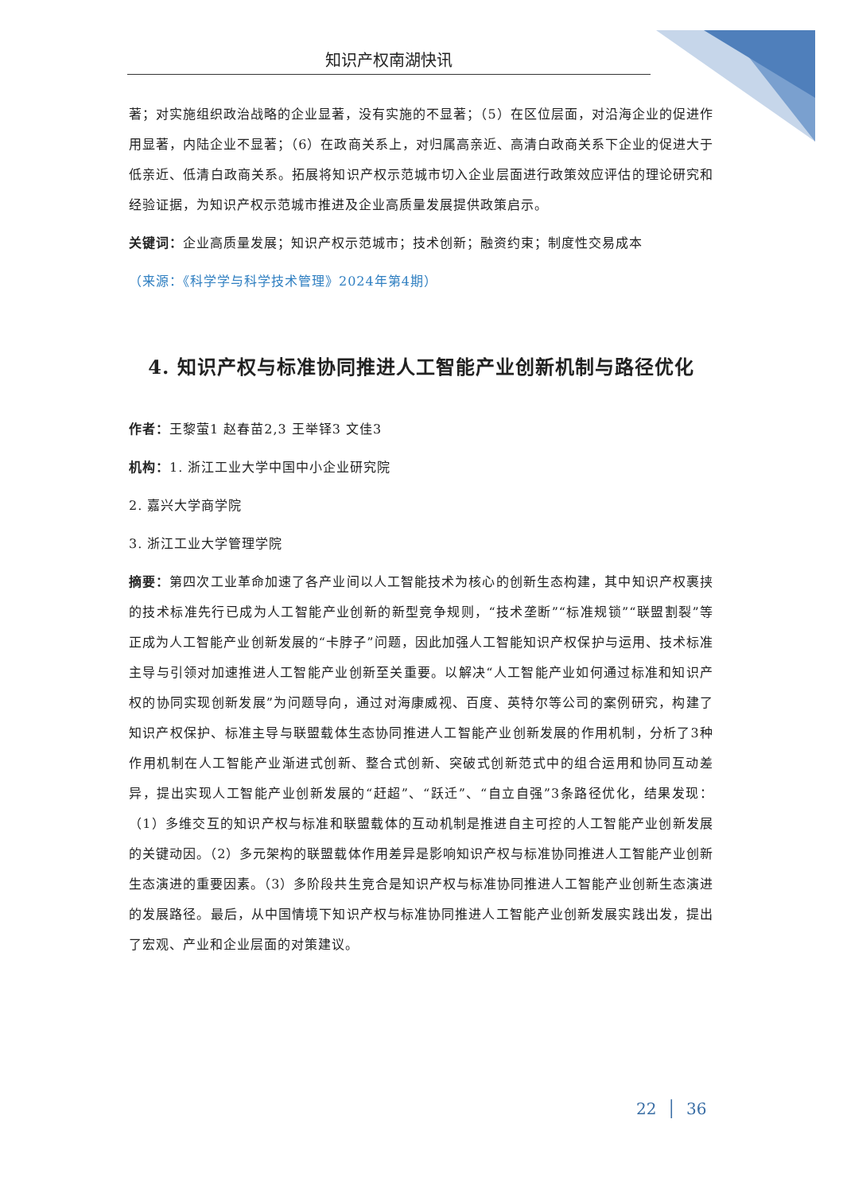知识产权南湖快讯
著；对实施组织政治战略的企业显著，没有实施的不显著；（5）在区位层面，对沿海企业的促进作用显著，内陆企业不显著；（6）在政商关系上，对归属高亲近、高清白政商关系下企业的促进大于低亲近、低清白政商关系。拓展将知识产权示范城市切入企业层面进行政策效应评估的理论研究和经验证据，为知识产权示范城市推进及企业高质量发展提供政策启示。
关键词：企业高质量发展；知识产权示范城市；技术创新；融资约束；制度性交易成本
（来源：《科学学与科学技术管理》2024年第4期）
4. 知识产权与标准协同推进人工智能产业创新机制与路径优化
作者：王黎萤1 赵春苗2,3 王举铎3 文佳3
机构：1. 浙江工业大学中国中小企业研究院
2. 嘉兴大学商学院
3. 浙江工业大学管理学院
摘要：第四次工业革命加速了各产业间以人工智能技术为核心的创新生态构建，其中知识产权裹挟的技术标准先行已成为人工智能产业创新的新型竞争规则，“技术垄断”“标准规锁”“联盟割裂”等正成为人工智能产业创新发展的“卡脖子”问题，因此加强人工智能知识产权保护与运用、技术标准主导与引领对加速推进人工智能产业创新至关重要。以解决“人工智能产业如何通过标准和知识产权的协同实现创新发展”为问题导向，通过对海康威视、百度、英特尔等公司的案例研究，构建了知识产权保护、标准主导与联盟载体生态协同推进人工智能产业创新发展的作用机制，分析了3种作用机制在人工智能产业渐进式创新、整合式创新、突破式创新范式中的组合运用和协同互动差异，提出实现人工智能产业创新发展的“赶超”、“跃迁”、“自立自强”3条路径优化，结果发现：（1）多维交互的知识产权与标准和联盟载体的互动机制是推进自主可控的人工智能产业创新发展的关键动因。（2）多元架构的联盟载体作用差异是影响知识产权与标准协同推进人工智能产业创新生态演进的重要因素。（3）多阶段共生竞合是知识产权与标准协同推进人工智能产业创新生态演进的发展路径。最后，从中国情境下知识产权与标准协同推进人工智能产业创新发展实践出发，提出了宏观、产业和企业层面的对策建议。
22 │ 36